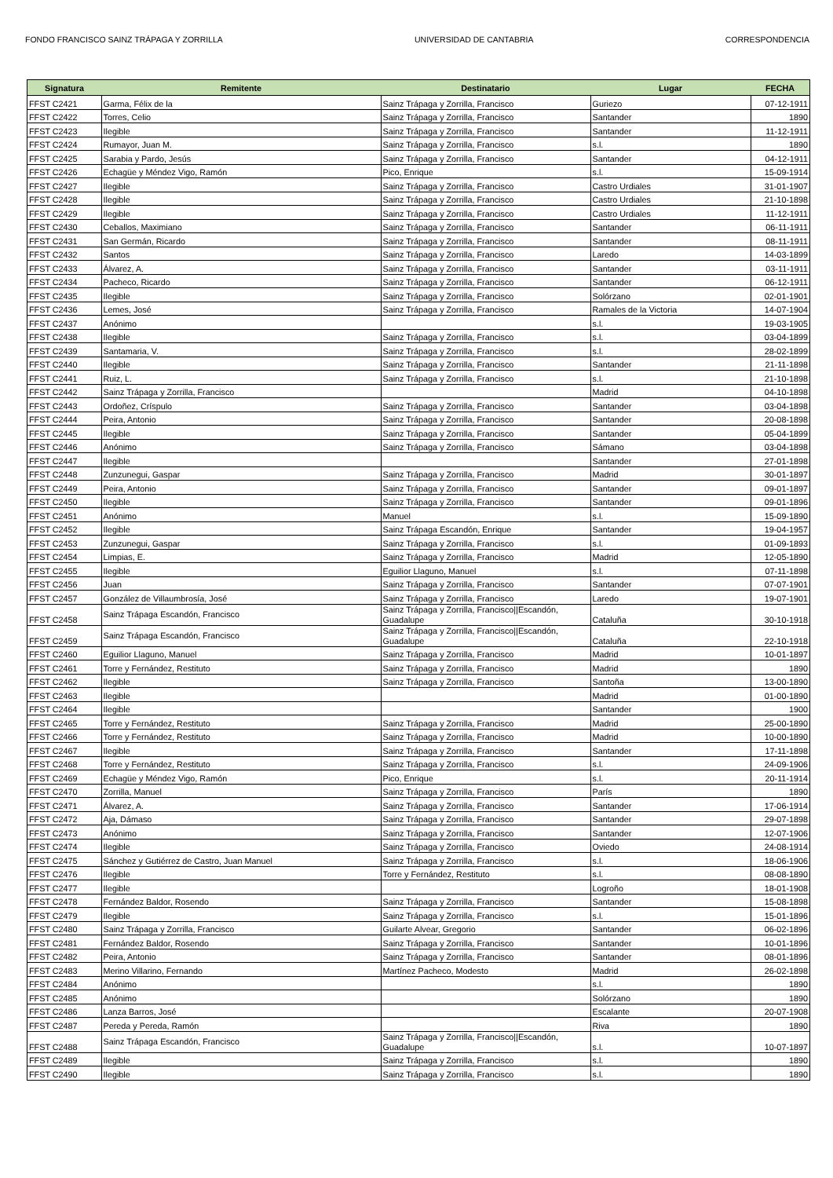FONDO FRANCISCO SAINZ TRÁPAGA Y ZORRILLA UNIVERSIDAD DE CANTABRIA CORRESPONDENCIA
| Signatura | Remitente | Destinatario | Lugar | FECHA |
| --- | --- | --- | --- | --- |
| FFST C2421 | Garma, Félix de la | Sainz Trápaga y Zorrilla, Francisco | Guriezo | 07-12-1911 |
| FFST C2422 | Torres, Celio | Sainz Trápaga y Zorrilla, Francisco | Santander | 1890 |
| FFST C2423 | Ilegible | Sainz Trápaga y Zorrilla, Francisco | Santander | 11-12-1911 |
| FFST C2424 | Rumayor, Juan M. | Sainz Trápaga y Zorrilla, Francisco | s.l. | 1890 |
| FFST C2425 | Sarabia y Pardo, Jesús | Sainz Trápaga y Zorrilla, Francisco | Santander | 04-12-1911 |
| FFST C2426 | Echagüe y Méndez Vigo, Ramón | Pico, Enrique | s.l. | 15-09-1914 |
| FFST C2427 | Ilegible | Sainz Trápaga y Zorrilla, Francisco | Castro Urdiales | 31-01-1907 |
| FFST C2428 | Ilegible | Sainz Trápaga y Zorrilla, Francisco | Castro Urdiales | 21-10-1898 |
| FFST C2429 | Ilegible | Sainz Trápaga y Zorrilla, Francisco | Castro Urdiales | 11-12-1911 |
| FFST C2430 | Ceballos, Maximiano | Sainz Trápaga y Zorrilla, Francisco | Santander | 06-11-1911 |
| FFST C2431 | San Germán, Ricardo | Sainz Trápaga y Zorrilla, Francisco | Santander | 08-11-1911 |
| FFST C2432 | Santos | Sainz Trápaga y Zorrilla, Francisco | Laredo | 14-03-1899 |
| FFST C2433 | Álvarez, A. | Sainz Trápaga y Zorrilla, Francisco | Santander | 03-11-1911 |
| FFST C2434 | Pacheco, Ricardo | Sainz Trápaga y Zorrilla, Francisco | Santander | 06-12-1911 |
| FFST C2435 | Ilegible | Sainz Trápaga y Zorrilla, Francisco | Solórzano | 02-01-1901 |
| FFST C2436 | Lemes, José | Sainz Trápaga y Zorrilla, Francisco | Ramales de la Victoria | 14-07-1904 |
| FFST C2437 | Anónimo | | s.l. | 19-03-1905 |
| FFST C2438 | Ilegible | Sainz Trápaga y Zorrilla, Francisco | s.l. | 03-04-1899 |
| FFST C2439 | Santamaria, V. | Sainz Trápaga y Zorrilla, Francisco | s.l. | 28-02-1899 |
| FFST C2440 | Ilegible | Sainz Trápaga y Zorrilla, Francisco | Santander | 21-11-1898 |
| FFST C2441 | Ruiz, L. | Sainz Trápaga y Zorrilla, Francisco | s.l. | 21-10-1898 |
| FFST C2442 | Sainz Trápaga y Zorrilla, Francisco | | Madrid | 04-10-1898 |
| FFST C2443 | Ordoñez, Críspulo | Sainz Trápaga y Zorrilla, Francisco | Santander | 03-04-1898 |
| FFST C2444 | Peira, Antonio | Sainz Trápaga y Zorrilla, Francisco | Santander | 20-08-1898 |
| FFST C2445 | Ilegible | Sainz Trápaga y Zorrilla, Francisco | Santander | 05-04-1899 |
| FFST C2446 | Anónimo | Sainz Trápaga y Zorrilla, Francisco | Sámano | 03-04-1898 |
| FFST C2447 | Ilegible | | Santander | 27-01-1898 |
| FFST C2448 | Zunzunegui, Gaspar | Sainz Trápaga y Zorrilla, Francisco | Madrid | 30-01-1897 |
| FFST C2449 | Peira, Antonio | Sainz Trápaga y Zorrilla, Francisco | Santander | 09-01-1897 |
| FFST C2450 | Ilegible | Sainz Trápaga y Zorrilla, Francisco | Santander | 09-01-1896 |
| FFST C2451 | Anónimo | Manuel | s.l. | 15-09-1890 |
| FFST C2452 | Ilegible | Sainz Trápaga Escandón, Enrique | Santander | 19-04-1957 |
| FFST C2453 | Zunzunegui, Gaspar | Sainz Trápaga y Zorrilla, Francisco | s.l. | 01-09-1893 |
| FFST C2454 | Limpias, E. | Sainz Trápaga y Zorrilla, Francisco | Madrid | 12-05-1890 |
| FFST C2455 | Ilegible | Eguilior Llaguno, Manuel | s.l. | 07-11-1898 |
| FFST C2456 | Juan | Sainz Trápaga y Zorrilla, Francisco | Santander | 07-07-1901 |
| FFST C2457 | González de Villaumbrosía, José | Sainz Trápaga y Zorrilla, Francisco | Laredo | 19-07-1901 |
| FFST C2458 | Sainz Trápaga Escandón, Francisco | Sainz Trápaga y Zorrilla, Francisco//Escandón, Guadalupe | Cataluña | 30-10-1918 |
| FFST C2459 | Sainz Trápaga Escandón, Francisco | Sainz Trápaga y Zorrilla, Francisco//Escandón, Guadalupe | Cataluña | 22-10-1918 |
| FFST C2460 | Eguilior Llaguno, Manuel | Sainz Trápaga y Zorrilla, Francisco | Madrid | 10-01-1897 |
| FFST C2461 | Torre y Fernández, Restituto | Sainz Trápaga y Zorrilla, Francisco | Madrid | 1890 |
| FFST C2462 | Ilegible | Sainz Trápaga y Zorrilla, Francisco | Santoña | 13-00-1890 |
| FFST C2463 | Ilegible | | Madrid | 01-00-1890 |
| FFST C2464 | Ilegible | | Santander | 1900 |
| FFST C2465 | Torre y Fernández, Restituto | Sainz Trápaga y Zorrilla, Francisco | Madrid | 25-00-1890 |
| FFST C2466 | Torre y Fernández, Restituto | Sainz Trápaga y Zorrilla, Francisco | Madrid | 10-00-1890 |
| FFST C2467 | Ilegible | Sainz Trápaga y Zorrilla, Francisco | Santander | 17-11-1898 |
| FFST C2468 | Torre y Fernández, Restituto | Sainz Trápaga y Zorrilla, Francisco | s.l. | 24-09-1906 |
| FFST C2469 | Echagüe y Méndez Vigo, Ramón | Pico, Enrique | s.l. | 20-11-1914 |
| FFST C2470 | Zorrilla, Manuel | Sainz Trápaga y Zorrilla, Francisco | París | 1890 |
| FFST C2471 | Álvarez, A. | Sainz Trápaga y Zorrilla, Francisco | Santander | 17-06-1914 |
| FFST C2472 | Aja, Dámaso | Sainz Trápaga y Zorrilla, Francisco | Santander | 29-07-1898 |
| FFST C2473 | Anónimo | Sainz Trápaga y Zorrilla, Francisco | Santander | 12-07-1906 |
| FFST C2474 | Ilegible | Sainz Trápaga y Zorrilla, Francisco | Oviedo | 24-08-1914 |
| FFST C2475 | Sánchez y Gutiérrez de Castro, Juan Manuel | Sainz Trápaga y Zorrilla, Francisco | s.l. | 18-06-1906 |
| FFST C2476 | Ilegible | Torre y Fernández, Restituto | s.l. | 08-08-1890 |
| FFST C2477 | Ilegible | | Logroño | 18-01-1908 |
| FFST C2478 | Fernández Baldor, Rosendo | Sainz Trápaga y Zorrilla, Francisco | Santander | 15-08-1898 |
| FFST C2479 | Ilegible | Sainz Trápaga y Zorrilla, Francisco | s.l. | 15-01-1896 |
| FFST C2480 | Sainz Trápaga y Zorrilla, Francisco | Guilarte Alvear, Gregorio | Santander | 06-02-1896 |
| FFST C2481 | Fernández Baldor, Rosendo | Sainz Trápaga y Zorrilla, Francisco | Santander | 10-01-1896 |
| FFST C2482 | Peira, Antonio | Sainz Trápaga y Zorrilla, Francisco | Santander | 08-01-1896 |
| FFST C2483 | Merino Villarino, Fernando | Martínez Pacheco, Modesto | Madrid | 26-02-1898 |
| FFST C2484 | Anónimo | | s.l. | 1890 |
| FFST C2485 | Anónimo | | Solórzano | 1890 |
| FFST C2486 | Lanza Barros, José | | Escalante | 20-07-1908 |
| FFST C2487 | Pereda y Pereda, Ramón | | Riva | 1890 |
| FFST C2488 | Sainz Trápaga Escandón, Francisco | Sainz Trápaga y Zorrilla, Francisco//Escandón, Guadalupe | s.l. | 10-07-1897 |
| FFST C2489 | Ilegible | Sainz Trápaga y Zorrilla, Francisco | s.l. | 1890 |
| FFST C2490 | Ilegible | Sainz Trápaga y Zorrilla, Francisco | s.l. | 1890 |